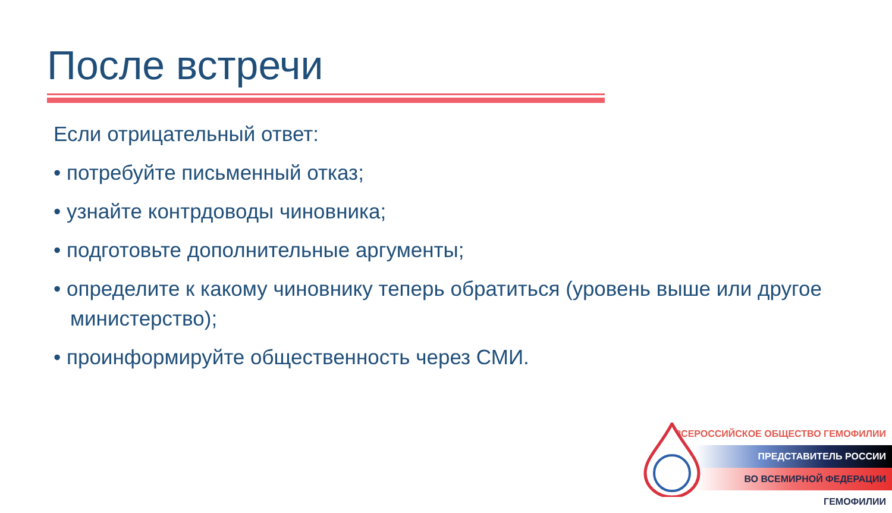После встречи
Если отрицательный ответ:
• потребуйте письменный отказ;
• узнайте контрдоводы чиновника;
• подготовьте дополнительные аргументы;
• определите к какому чиновнику теперь обратиться (уровень выше или другое министерство);
• проинформируйте общественность через СМИ.
ВСЕРОССИЙСКОЕ ОБЩЕСТВО ГЕМОФИЛИИ
ПРЕДСТАВИТЕЛЬ РОССИИ
ВО ВСЕМИРНОЙ ФЕДЕРАЦИИ ГЕМОФИЛИИ